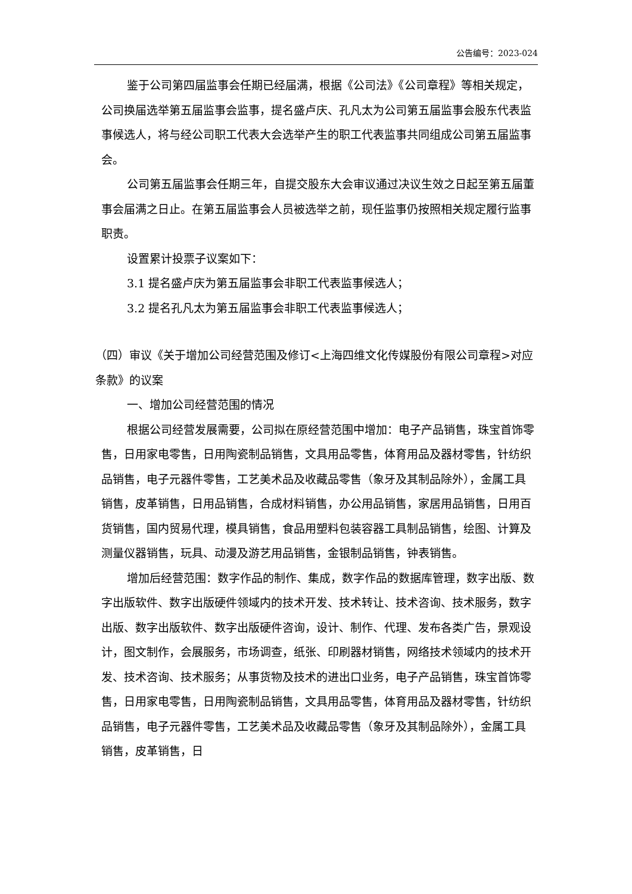公告编号：2023-024
鉴于公司第四届监事会任期已经届满，根据《公司法》《公司章程》等相关规定，公司换届选举第五届监事会监事，提名盛卢庆、孔凡太为公司第五届监事会股东代表监事候选人，将与经公司职工代表大会选举产生的职工代表监事共同组成公司第五届监事会。
公司第五届监事会任期三年，自提交股东大会审议通过决议生效之日起至第五届董事会届满之日止。在第五届监事会人员被选举之前，现任监事仍按照相关规定履行监事职责。
设置累计投票子议案如下：
3.1 提名盛卢庆为第五届监事会非职工代表监事候选人；
3.2 提名孔凡太为第五届监事会非职工代表监事候选人；
（四）审议《关于增加公司经营范围及修订<上海四维文化传媒股份有限公司章程>对应条款》的议案
一、增加公司经营范围的情况
根据公司经营发展需要，公司拟在原经营范围中增加：电子产品销售，珠宝首饰零售，日用家电零售，日用陶瓷制品销售，文具用品零售，体育用品及器材零售，针纺织品销售，电子元器件零售，工艺美术品及收藏品零售（象牙及其制品除外），金属工具销售，皮革销售，日用品销售，合成材料销售，办公用品销售，家居用品销售，日用百货销售，国内贸易代理，模具销售，食品用塑料包装容器工具制品销售，绘图、计算及测量仪器销售，玩具、动漫及游艺用品销售，金银制品销售，钟表销售。
增加后经营范围：数字作品的制作、集成，数字作品的数据库管理，数字出版、数字出版软件、数字出版硬件领域内的技术开发、技术转让、技术咨询、技术服务，数字出版、数字出版软件、数字出版硬件咨询，设计、制作、代理、发布各类广告，景观设计，图文制作，会展服务，市场调查，纸张、印刷器材销售，网络技术领域内的技术开发、技术咨询、技术服务；从事货物及技术的进出口业务，电子产品销售，珠宝首饰零售，日用家电零售，日用陶瓷制品销售，文具用品零售，体育用品及器材零售，针纺织品销售，电子元器件零售，工艺美术品及收藏品零售（象牙及其制品除外），金属工具销售，皮革销售，日